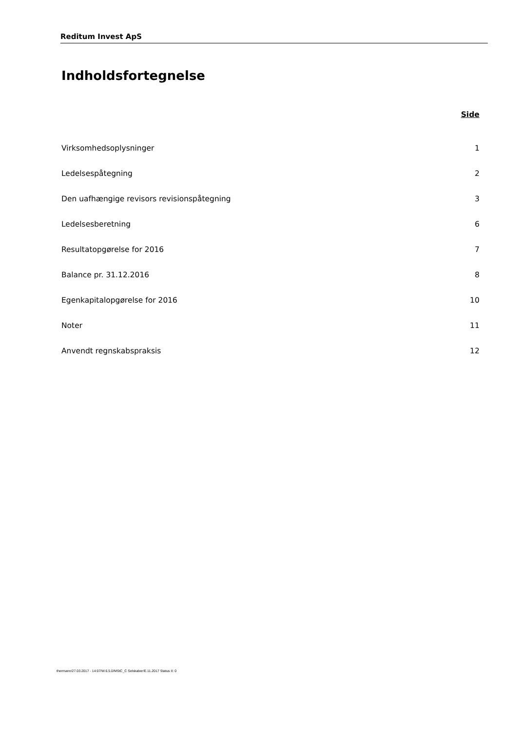Reditum Invest ApS
Indholdsfortegnelse
| | Side |
| Virksomhedsoplysninger | 1 |
| Ledelsespåtegning | 2 |
| Den uafhængige revisors revisionspåtegning | 3 |
| Ledelsesberetning | 6 |
| Resultatopgørelse for 2016 | 7 |
| Balance pr. 31.12.2016 | 8 |
| Egenkapitalopgørelse for 2016 | 10 |
| Noter | 11 |
| Anvendt regnskabspraksis | 12 |
thermann/27.03.2017 - 14:07/W.6.5.0/MStC_C Selskaber/E.11.2017 Status II: 0